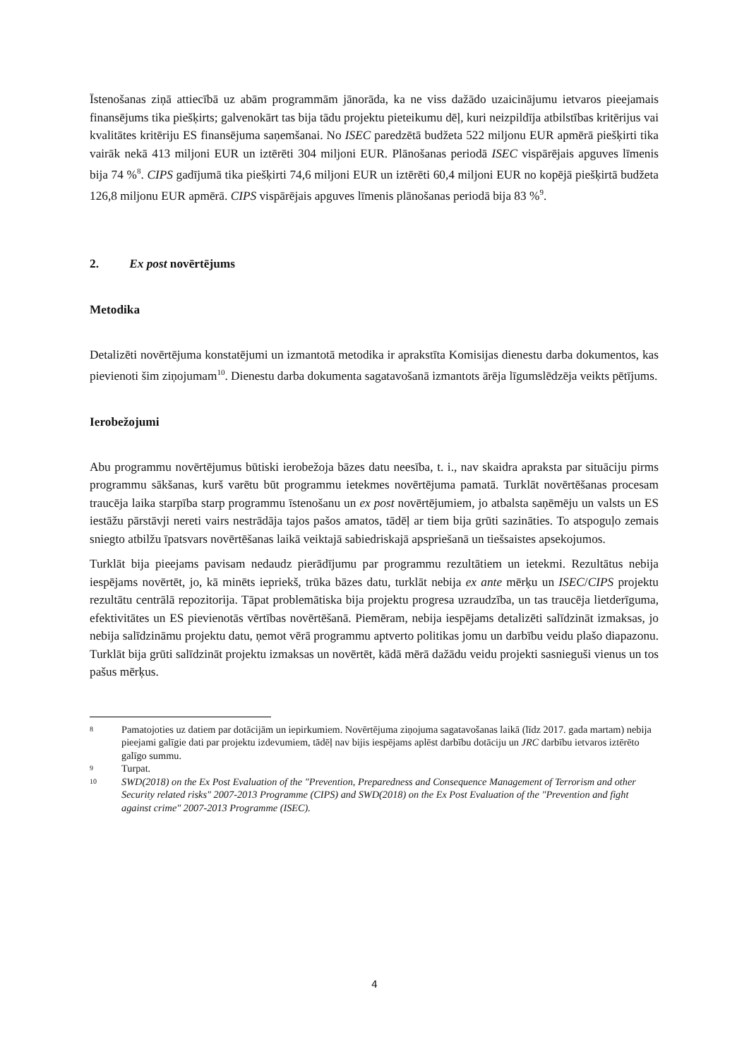Īstenošanas ziņā attiecībā uz abām programmām jānorāda, ka ne viss dažādo uzaicinājumu ietvaros pieejamais finansējums tika piešķirts; galvenokārt tas bija tādu projektu pieteikumu dēļ, kuri neizpildīja atbilstības kritērijus vai kvalitātes kritēriju ES finansējuma saņemšanai. No ISEC paredzētā budžeta 522 miljonu EUR apmērā piešķirti tika vairāk nekā 413 miljoni EUR un iztērēti 304 miljoni EUR. Plānošanas periodā ISEC vispārējais apguves līmenis bija 74 %<sup>8</sup>. CIPS gadījumā tika piešķirti 74,6 miljoni EUR un iztērēti 60,4 miljoni EUR no kopējā piešķirtā budžeta 126,8 miljonu EUR apmērā. CIPS vispārējais apguves līmenis plānošanas periodā bija 83 %<sup>9</sup>.
2. Ex post novērtējums
Metodika
Detalizēti novērtējuma konstatējumi un izmantotā metodika ir aprakstīta Komisijas dienestu darba dokumentos, kas pievienoti šim ziņojumam<sup>10</sup>. Dienestu darba dokumenta sagatavošanā izmantots ārēja līgumslēdzēja veikts pētījums.
Ierobežojumi
Abu programmu novērtējumus būtiski ierobežoja bāzes datu neesība, t. i., nav skaidra apraksta par situāciju pirms programmu sākšanas, kurš varētu būt programmu ietekmes novērtējuma pamatā. Turklāt novērtēšanas procesam traucēja laika starpība starp programmu īstenošanu un ex post novērtējumiem, jo atbalsta saņēmēju un valsts un ES iestāžu pārstāvji nereti vairs nestrādāja tajos pašos amatos, tādēļ ar tiem bija grūti sazināties. To atspoguļo zemais sniegto atbilžu īpatsvars novērtēšanas laikā veiktajā sabiedriskajā apspriešanā un tiešsaistes apsekojumos.
Turklāt bija pieejams pavisam nedaudz pierādījumu par programmu rezultātiem un ietekmi. Rezultātus nebija iespējams novērtēt, jo, kā minēts iepriekš, trūka bāzes datu, turklāt nebija ex ante mērķu un ISEC/CIPS projektu rezultātu centrālā repozitorija. Tāpat problemātiska bija projektu progresa uzraudzība, un tas traucēja lietderīguma, efektivitātes un ES pievienotās vērtības novērtēšanā. Piemēram, nebija iespējams detalizēti salīdzināt izmaksas, jo nebija salīdzināmu projektu datu, ņemot vērā programmu aptverto politikas jomu un darbību veidu plašo diapazonu. Turklāt bija grūti salīdzināt projektu izmaksas un novērtēt, kādā mērā dažādu veidu projekti sasnieguši vienus un tos pašus mērķus.
8 Pamatojoties uz datiem par dotācijām un iepirkumiem. Novērtējuma ziņojuma sagatavošanas laikā (līdz 2017. gada martam) nebija pieejami galīgie dati par projektu izdevumiem, tādēļ nav bijis iespējams aplēst darbību dotāciju un JRC darbību ietvaros iztērēto galīgo summu.
9 Turpat.
10 SWD(2018) on the Ex Post Evaluation of the "Prevention, Preparedness and Consequence Management of Terrorism and other Security related risks" 2007-2013 Programme (CIPS) and SWD(2018) on the Ex Post Evaluation of the "Prevention and fight against crime" 2007-2013 Programme (ISEC).
4